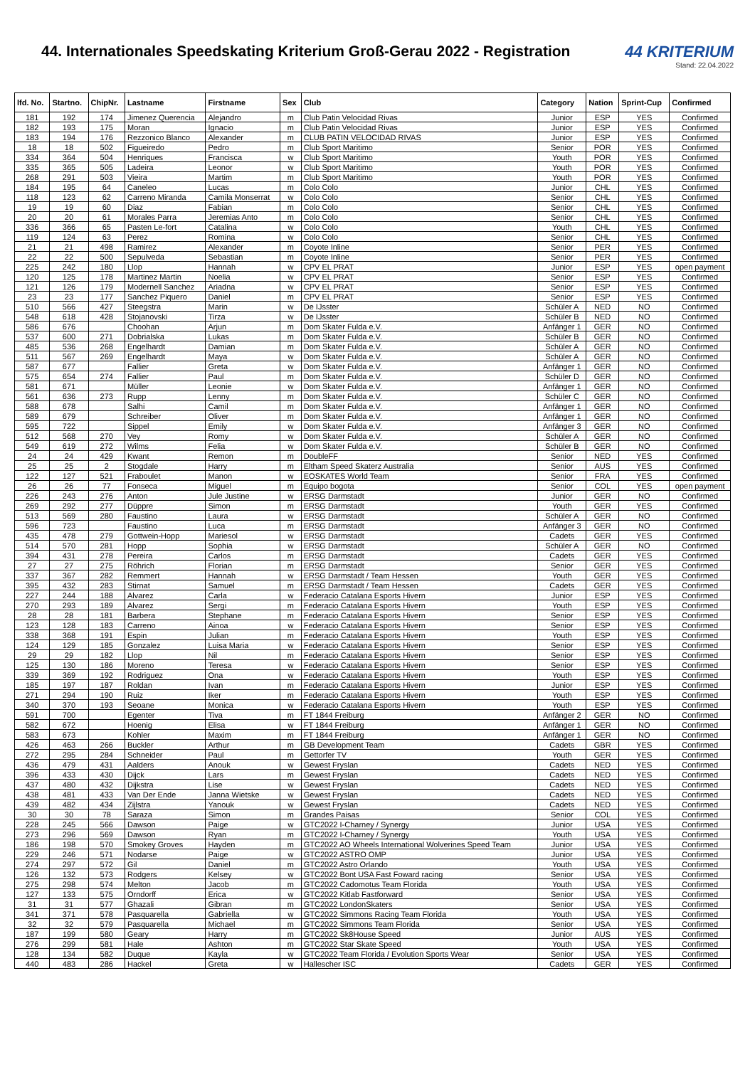44. Internationales Speedskating Kriterium Groß-Gerau 2022 - Registration
44 KRITERIUM
Stand: 22.04.2022
| lfd. No. | Startno. | ChipNr. | Lastname | Firstname | Sex | Club | Category | Nation | Sprint-Cup | Confirmed |
| --- | --- | --- | --- | --- | --- | --- | --- | --- | --- | --- |
| 181 | 192 | 174 | Jimenez Querencia | Alejandro | m | Club Patin Velocidad Rivas | Junior | ESP | YES | Confirmed |
| 182 | 193 | 175 | Moran | Ignacio | m | Club Patin Velocidad Rivas | Junior | ESP | YES | Confirmed |
| 183 | 194 | 176 | Rezzonico Blanco | Alexander | m | CLUB PATIN VELOCIDAD RIVAS | Junior | ESP | YES | Confirmed |
| 18 | 18 | 502 | Figueiredo | Pedro | m | Club Sport Maritimo | Senior | POR | YES | Confirmed |
| 334 | 364 | 504 | Henriques | Francisca | w | Club Sport Maritimo | Youth | POR | YES | Confirmed |
| 335 | 365 | 505 | Ladeira | Leonor | w | Club Sport Maritimo | Youth | POR | YES | Confirmed |
| 268 | 291 | 503 | Vieira | Martim | m | Club Sport Maritimo | Youth | POR | YES | Confirmed |
| 184 | 195 | 64 | Caneleo | Lucas | m | Colo Colo | Junior | CHL | YES | Confirmed |
| 118 | 123 | 62 | Carreno Miranda | Camila Monserrat | w | Colo Colo | Senior | CHL | YES | Confirmed |
| 19 | 19 | 60 | Diaz | Fabian | m | Colo Colo | Senior | CHL | YES | Confirmed |
| 20 | 20 | 61 | Morales Parra | Jeremias Anto | m | Colo Colo | Senior | CHL | YES | Confirmed |
| 336 | 366 | 65 | Pasten Le-fort | Catalina | w | Colo Colo | Youth | CHL | YES | Confirmed |
| 119 | 124 | 63 | Perez | Romina | w | Colo Colo | Senior | CHL | YES | Confirmed |
| 21 | 21 | 498 | Ramirez | Alexander | m | Coyote Inline | Senior | PER | YES | Confirmed |
| 22 | 22 | 500 | Sepulveda | Sebastian | m | Coyote Inline | Senior | PER | YES | Confirmed |
| 225 | 242 | 180 | Llop | Hannah | w | CPV EL PRAT | Junior | ESP | YES | open payment |
| 120 | 125 | 178 | Martinez Martin | Noelia | w | CPV EL PRAT | Senior | ESP | YES | Confirmed |
| 121 | 126 | 179 | Modernell Sanchez | Ariadna | w | CPV EL PRAT | Senior | ESP | YES | Confirmed |
| 23 | 23 | 177 | Sanchez Piquero | Daniel | m | CPV EL PRAT | Senior | ESP | YES | Confirmed |
| 510 | 566 | 427 | Steegstra | Marin | w | De IJsster | Schüler A | NED | NO | Confirmed |
| 548 | 618 | 428 | Stojanovski | Tirza | w | De IJsster | Schüler B | NED | NO | Confirmed |
| 586 | 676 | | Choohan | Arjun | m | Dom Skater Fulda e.V. | Anfänger 1 | GER | NO | Confirmed |
| 537 | 600 | 271 | Dobrialska | Lukas | m | Dom Skater Fulda e.V. | Schüler B | GER | NO | Confirmed |
| 485 | 536 | 268 | Engelhardt | Damian | m | Dom Skater Fulda e.V. | Schüler A | GER | NO | Confirmed |
| 511 | 567 | 269 | Engelhardt | Maya | w | Dom Skater Fulda e.V. | Schüler A | GER | NO | Confirmed |
| 587 | 677 | | Fallier | Greta | w | Dom Skater Fulda e.V. | Anfänger 1 | GER | NO | Confirmed |
| 575 | 654 | 274 | Fallier | Paul | m | Dom Skater Fulda e.V. | Schüler D | GER | NO | Confirmed |
| 581 | 671 | | Müller | Leonie | w | Dom Skater Fulda e.V. | Anfänger 1 | GER | NO | Confirmed |
| 561 | 636 | 273 | Rupp | Lenny | m | Dom Skater Fulda e.V. | Schüler C | GER | NO | Confirmed |
| 588 | 678 | | Salhi | Camil | m | Dom Skater Fulda e.V. | Anfänger 1 | GER | NO | Confirmed |
| 589 | 679 | | Schreiber | Oliver | m | Dom Skater Fulda e.V. | Anfänger 1 | GER | NO | Confirmed |
| 595 | 722 | | Sippel | Emily | w | Dom Skater Fulda e.V. | Anfänger 3 | GER | NO | Confirmed |
| 512 | 568 | 270 | Vey | Romy | w | Dom Skater Fulda e.V. | Schüler A | GER | NO | Confirmed |
| 549 | 619 | 272 | Wilms | Felia | w | Dom Skater Fulda e.V. | Schüler B | GER | NO | Confirmed |
| 24 | 24 | 429 | Kwant | Remon | m | DoubleFF | Senior | NED | YES | Confirmed |
| 25 | 25 | 2 | Stogdale | Harry | m | Eltham Speed Skaterz Australia | Senior | AUS | YES | Confirmed |
| 122 | 127 | 521 | Fraboulet | Manon | w | EOSKATES World Team | Senior | FRA | YES | Confirmed |
| 26 | 26 | 77 | Fonseca | Miguel | m | Equipo bogota | Senior | COL | YES | open payment |
| 226 | 243 | 276 | Anton | Jule Justine | w | ERSG Darmstadt | Junior | GER | NO | Confirmed |
| 269 | 292 | 277 | Düppre | Simon | m | ERSG Darmstadt | Youth | GER | YES | Confirmed |
| 513 | 569 | 280 | Faustino | Laura | w | ERSG Darmstadt | Schüler A | GER | NO | Confirmed |
| 596 | 723 | | Faustino | Luca | m | ERSG Darmstadt | Anfänger 3 | GER | NO | Confirmed |
| 435 | 478 | 279 | Gottwein-Hopp | Mariesol | w | ERSG Darmstadt | Cadets | GER | YES | Confirmed |
| 514 | 570 | 281 | Hopp | Sophia | w | ERSG Darmstadt | Schüler A | GER | NO | Confirmed |
| 394 | 431 | 278 | Pereira | Carlos | m | ERSG Darmstadt | Cadets | GER | YES | Confirmed |
| 27 | 27 | 275 | Röhrich | Florian | m | ERSG Darmstadt | Senior | GER | YES | Confirmed |
| 337 | 367 | 282 | Remmert | Hannah | w | ERSG Darmstadt / Team Hessen | Youth | GER | YES | Confirmed |
| 395 | 432 | 283 | Stirnat | Samuel | m | ERSG Darmstadt / Team Hessen | Cadets | GER | YES | Confirmed |
| 227 | 244 | 188 | Alvarez | Carla | w | Federacio Catalana Esports Hivern | Junior | ESP | YES | Confirmed |
| 270 | 293 | 189 | Alvarez | Sergi | m | Federacio Catalana Esports Hivern | Youth | ESP | YES | Confirmed |
| 28 | 28 | 181 | Barbera | Stephane | m | Federacio Catalana Esports Hivern | Senior | ESP | YES | Confirmed |
| 123 | 128 | 183 | Carreno | Ainoa | w | Federacio Catalana Esports Hivern | Senior | ESP | YES | Confirmed |
| 338 | 368 | 191 | Espin | Julian | m | Federacio Catalana Esports Hivern | Youth | ESP | YES | Confirmed |
| 124 | 129 | 185 | Gonzalez | Luisa Maria | w | Federacio Catalana Esports Hivern | Senior | ESP | YES | Confirmed |
| 29 | 29 | 182 | Llop | Nil | m | Federacio Catalana Esports Hivern | Senior | ESP | YES | Confirmed |
| 125 | 130 | 186 | Moreno | Teresa | w | Federacio Catalana Esports Hivern | Senior | ESP | YES | Confirmed |
| 339 | 369 | 192 | Rodriguez | Ona | w | Federacio Catalana Esports Hivern | Youth | ESP | YES | Confirmed |
| 185 | 197 | 187 | Roldan | Ivan | m | Federacio Catalana Esports Hivern | Junior | ESP | YES | Confirmed |
| 271 | 294 | 190 | Ruiz | Iker | m | Federacio Catalana Esports Hivern | Youth | ESP | YES | Confirmed |
| 340 | 370 | 193 | Seoane | Monica | w | Federacio Catalana Esports Hivern | Youth | ESP | YES | Confirmed |
| 591 | 700 | | Egenter | Tiva | m | FT 1844 Freiburg | Anfänger 2 | GER | NO | Confirmed |
| 582 | 672 | | Hoenig | Elisa | w | FT 1844 Freiburg | Anfänger 1 | GER | NO | Confirmed |
| 583 | 673 | | Kohler | Maxim | m | FT 1844 Freiburg | Anfänger 1 | GER | NO | Confirmed |
| 426 | 463 | 266 | Buckler | Arthur | m | GB Development Team | Cadets | GBR | YES | Confirmed |
| 272 | 295 | 284 | Schneider | Paul | m | Gettorfer TV | Youth | GER | YES | Confirmed |
| 436 | 479 | 431 | Aalders | Anouk | w | Gewest Fryslan | Cadets | NED | YES | Confirmed |
| 396 | 433 | 430 | Dijck | Lars | m | Gewest Fryslan | Cadets | NED | YES | Confirmed |
| 437 | 480 | 432 | Dijkstra | Lise | w | Gewest Fryslan | Cadets | NED | YES | Confirmed |
| 438 | 481 | 433 | Van Der Ende | Janna Wietske | w | Gewest Fryslan | Cadets | NED | YES | Confirmed |
| 439 | 482 | 434 | Zijlstra | Yanouk | w | Gewest Fryslan | Cadets | NED | YES | Confirmed |
| 30 | 30 | 78 | Saraza | Simon | m | Grandes Paisas | Senior | COL | YES | Confirmed |
| 228 | 245 | 566 | Dawson | Paige | w | GTC2022 I-Charney / Synergy | Junior | USA | YES | Confirmed |
| 273 | 296 | 569 | Dawson | Ryan | m | GTC2022 I-Charney / Synergy | Youth | USA | YES | Confirmed |
| 186 | 198 | 570 | Smokey Groves | Hayden | m | GTC2022 AO Wheels International Wolverines Speed Team | Junior | USA | YES | Confirmed |
| 229 | 246 | 571 | Nodarse | Paige | w | GTC2022 ASTRO OMP | Junior | USA | YES | Confirmed |
| 274 | 297 | 572 | Gil | Daniel | m | GTC2022 Astro Orlando | Youth | USA | YES | Confirmed |
| 126 | 132 | 573 | Rodgers | Kelsey | w | GTC2022 Bont USA Fast Foward racing | Senior | USA | YES | Confirmed |
| 275 | 298 | 574 | Melton | Jacob | m | GTC2022 Cadomotus Team Florida | Youth | USA | YES | Confirmed |
| 127 | 133 | 575 | Orndorff | Erica | w | GTC2022 Kitlab Fastforward | Senior | USA | YES | Confirmed |
| 31 | 31 | 577 | Ghazali | Gibran | m | GTC2022 LondonSkaters | Senior | USA | YES | Confirmed |
| 341 | 371 | 578 | Pasquarella | Gabriella | w | GTC2022 Simmons Racing Team Florida | Youth | USA | YES | Confirmed |
| 32 | 32 | 579 | Pasquarella | Michael | m | GTC2022 Simmons Team Florida | Senior | USA | YES | Confirmed |
| 187 | 199 | 580 | Geary | Harry | m | GTC2022 Sk8House Speed | Junior | AUS | YES | Confirmed |
| 276 | 299 | 581 | Hale | Ashton | m | GTC2022 Star Skate Speed | Youth | USA | YES | Confirmed |
| 128 | 134 | 582 | Duque | Kayla | w | GTC2022 Team Florida / Evolution Sports Wear | Senior | USA | YES | Confirmed |
| 440 | 483 | 286 | Hackel | Greta | w | Hallescher ISC | Cadets | GER | YES | Confirmed |